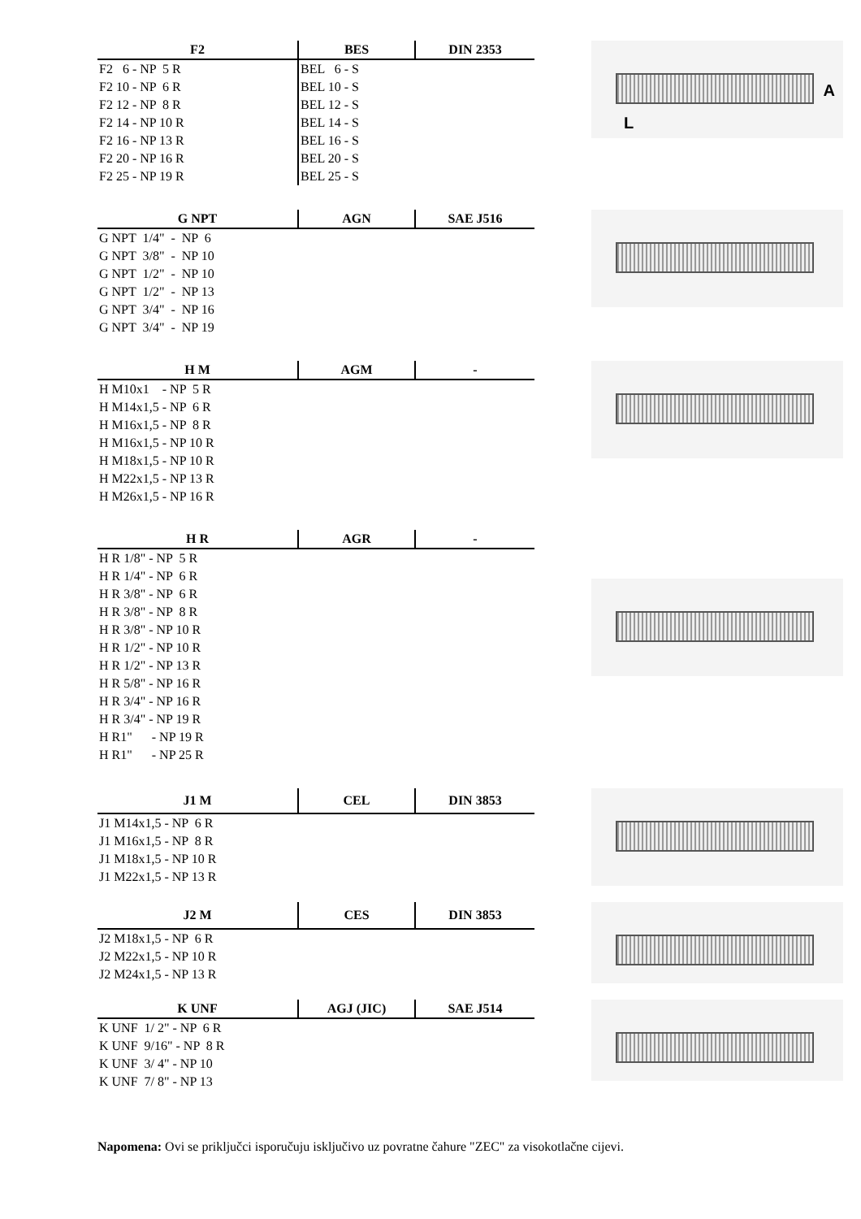| F2 | BES | DIN 2353 |
| --- | --- | --- |
| F2 6 - NP 5 R | BEL 6 - S | |
| F2 10 - NP 6 R | BEL 10 - S | |
| F2 12 - NP 8 R | BEL 12 - S | |
| F2 14 - NP 10 R | BEL 14 - S | |
| F2 16 - NP 13 R | BEL 16 - S | |
| F2 20 - NP 16 R | BEL 20 - S | |
| F2 25 - NP 19 R | BEL 25 - S | |
L
A
| G NPT | AGN | SAE J516 |
| --- | --- | --- |
| G NPT 1/4" - NP 6 | | |
| G NPT 3/8" - NP 10 | | |
| G NPT 1/2" - NP 10 | | |
| G NPT 1/2" - NP 13 | | |
| G NPT 3/4" - NP 16 | | |
| G NPT 3/4" - NP 19 | | |
| H M | AGM | - |
| --- | --- | --- |
| H M10x1 - NP 5 R | | |
| H M14x1,5 - NP 6 R | | |
| H M16x1,5 - NP 8 R | | |
| H M16x1,5 - NP 10 R | | |
| H M18x1,5 - NP 10 R | | |
| H M22x1,5 - NP 13 R | | |
| H M26x1,5 - NP 16 R | | |
| H R | AGR | - |
| --- | --- | --- |
| H R 1/8" - NP 5 R | | |
| H R 1/4" - NP 6 R | | |
| H R 3/8" - NP 6 R | | |
| H R 3/8" - NP 8 R | | |
| H R 3/8" - NP 10 R | | |
| H R 1/2" - NP 10 R | | |
| H R 1/2" - NP 13 R | | |
| H R 5/8" - NP 16 R | | |
| H R 3/4" - NP 16 R | | |
| H R 3/4" - NP 19 R | | |
| H R1" - NP 19 R | | |
| H R1" - NP 25 R | | |
| J1 M | CEL | DIN 3853 |
| --- | --- | --- |
| J1 M14x1,5 - NP 6 R | | |
| J1 M16x1,5 - NP 8 R | | |
| J1 M18x1,5 - NP 10 R | | |
| J1 M22x1,5 - NP 13 R | | |
| J2 M | CES | DIN 3853 |
| --- | --- | --- |
| J2 M18x1,5 - NP 6 R | | |
| J2 M22x1,5 - NP 10 R | | |
| J2 M24x1,5 - NP 13 R | | |
| K UNF | AGJ (JIC) | SAE J514 |
| --- | --- | --- |
| K UNF 1/ 2" - NP 6 R | | |
| K UNF 9/16" - NP 8 R | | |
| K UNF 3/ 4" - NP 10 | | |
| K UNF 7/ 8" - NP 13 | | |
Napomena: Ovi se priključci isporučuju isključivo uz povratne čahure "ZEC" za visokotlačne cijevi.